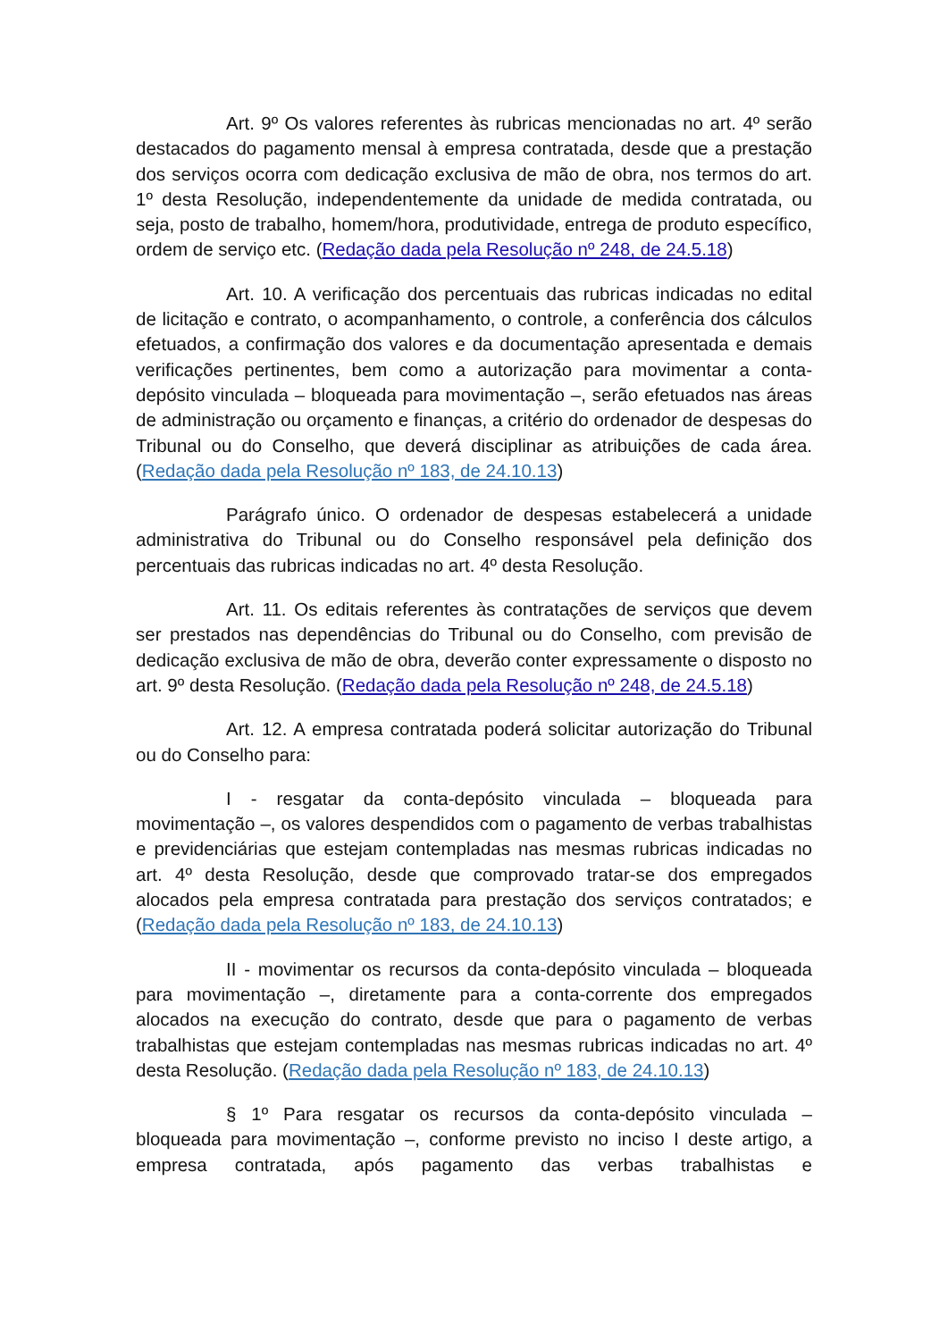Art. 9º Os valores referentes às rubricas mencionadas no art. 4º serão destacados do pagamento mensal à empresa contratada, desde que a prestação dos serviços ocorra com dedicação exclusiva de mão de obra, nos termos do art. 1º desta Resolução, independentemente da unidade de medida contratada, ou seja, posto de trabalho, homem/hora, produtividade, entrega de produto específico, ordem de serviço etc. (Redação dada pela Resolução nº 248, de 24.5.18)
Art. 10. A verificação dos percentuais das rubricas indicadas no edital de licitação e contrato, o acompanhamento, o controle, a conferência dos cálculos efetuados, a confirmação dos valores e da documentação apresentada e demais verificações pertinentes, bem como a autorização para movimentar a conta-depósito vinculada – bloqueada para movimentação –, serão efetuados nas áreas de administração ou orçamento e finanças, a critério do ordenador de despesas do Tribunal ou do Conselho, que deverá disciplinar as atribuições de cada área. (Redação dada pela Resolução nº 183, de 24.10.13)
Parágrafo único. O ordenador de despesas estabelecerá a unidade administrativa do Tribunal ou do Conselho responsável pela definição dos percentuais das rubricas indicadas no art. 4º desta Resolução.
Art. 11. Os editais referentes às contratações de serviços que devem ser prestados nas dependências do Tribunal ou do Conselho, com previsão de dedicação exclusiva de mão de obra, deverão conter expressamente o disposto no art. 9º desta Resolução. (Redação dada pela Resolução nº 248, de 24.5.18)
Art. 12. A empresa contratada poderá solicitar autorização do Tribunal ou do Conselho para:
I - resgatar da conta-depósito vinculada – bloqueada para movimentação –, os valores despendidos com o pagamento de verbas trabalhistas e previdenciárias que estejam contempladas nas mesmas rubricas indicadas no art. 4º desta Resolução, desde que comprovado tratar-se dos empregados alocados pela empresa contratada para prestação dos serviços contratados; e (Redação dada pela Resolução nº 183, de 24.10.13)
II - movimentar os recursos da conta-depósito vinculada – bloqueada para movimentação –, diretamente para a conta-corrente dos empregados alocados na execução do contrato, desde que para o pagamento de verbas trabalhistas que estejam contempladas nas mesmas rubricas indicadas no art. 4º desta Resolução. (Redação dada pela Resolução nº 183, de 24.10.13)
§ 1º Para resgatar os recursos da conta-depósito vinculada – bloqueada para movimentação –, conforme previsto no inciso I deste artigo, a empresa contratada, após pagamento das verbas trabalhistas e